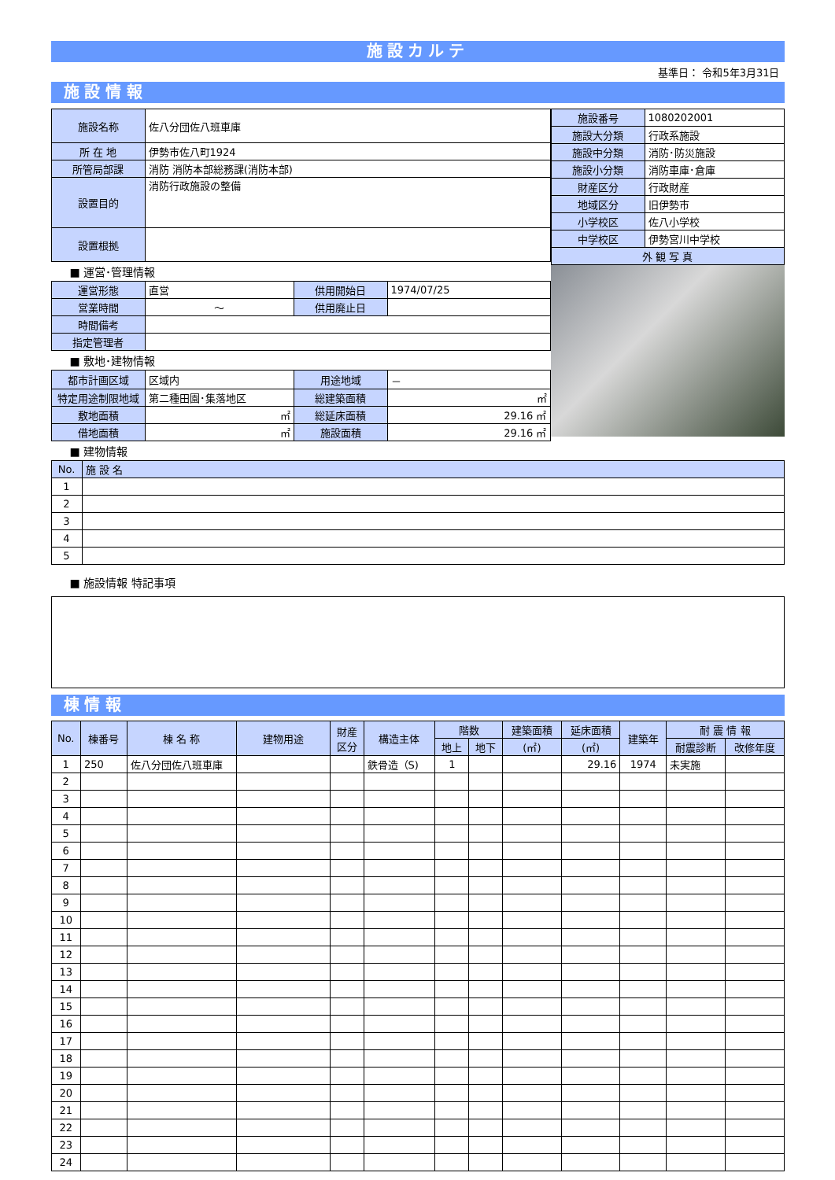施設カルテ
基準日： 令和5年3月31日
施 設 情 報
| 施設名称 | 佐八分団佐八班車庫 |
| 所 在 地 | 伊勢市佐八町1924 |
| 所管局部課 | 消防 消防本部総務課(消防本部) |
| 設置目的 | 消防行政施設の整備 |
| 設置根拠 | |
■ 運営･管理情報
| 運営形態 | 直営 | 供用開始日 | 1974/07/25 |
| 営業時間 | ～ | 供用廃止日 | |
| 時間備考 | | | |
| 指定管理者 | | | |
■ 敷地･建物情報
| 都市計画区域 | 区域内 | 用途地域 | － |
| 特定用途制限地域 | 第二種田園･集落地区 | 総建築面積 | ㎡ |
| 敷地面積 | ㎡ | 総延床面積 | 29.16 ㎡ |
| 借地面積 | ㎡ | 施設面積 | 29.16 ㎡ |
| 施設番号 | 1080202001 |
| 施設大分類 | 行政系施設 |
| 施設中分類 | 消防･防災施設 |
| 施設小分類 | 消防車庫･倉庫 |
| 財産区分 | 行政財産 |
| 地域区分 | 旧伊勢市 |
| 小学校区 | 佐八小学校 |
| 中学校区 | 伊勢宮川中学校 |
| 外 観 写 真 | |
■ 建物情報
| No. | 施 設 名 |
| 1 | |
| 2 | |
| 3 | |
| 4 | |
| 5 | |
■ 施設情報 特記事項
棟 情 報
| No. | 棟番号 | 棟 名 称 | 建物用途 | 財産 区分 | 構造主体 | 階数 | | 建築面積 | 延床面積 | 建築年 | 耐 震 情 報 | |
| | | | | | | 地上 | 地下 | (㎡) | (㎡) | | 耐震診断 | 改修年度 |
| 1 | 250 | 佐八分団佐八班車庫 | | | 鉄骨造（S) | 1 | | | 29.16 | 1974 | 未実施 | |
| 2 | | | | | | | | | | | | |
| 3 | | | | | | | | | | | | |
| 4 | | | | | | | | | | | | |
| 5 | | | | | | | | | | | | |
| 6 | | | | | | | | | | | | |
| 7 | | | | | | | | | | | | |
| 8 | | | | | | | | | | | | |
| 9 | | | | | | | | | | | | |
| 10 | | | | | | | | | | | | |
| 11 | | | | | | | | | | | | |
| 12 | | | | | | | | | | | | |
| 13 | | | | | | | | | | | | |
| 14 | | | | | | | | | | | | |
| 15 | | | | | | | | | | | | |
| 16 | | | | | | | | | | | | |
| 17 | | | | | | | | | | | | |
| 18 | | | | | | | | | | | | |
| 19 | | | | | | | | | | | | |
| 20 | | | | | | | | | | | | |
| 21 | | | | | | | | | | | | |
| 22 | | | | | | | | | | | | |
| 23 | | | | | | | | | | | | |
| 24 | | | | | | | | | | | | |